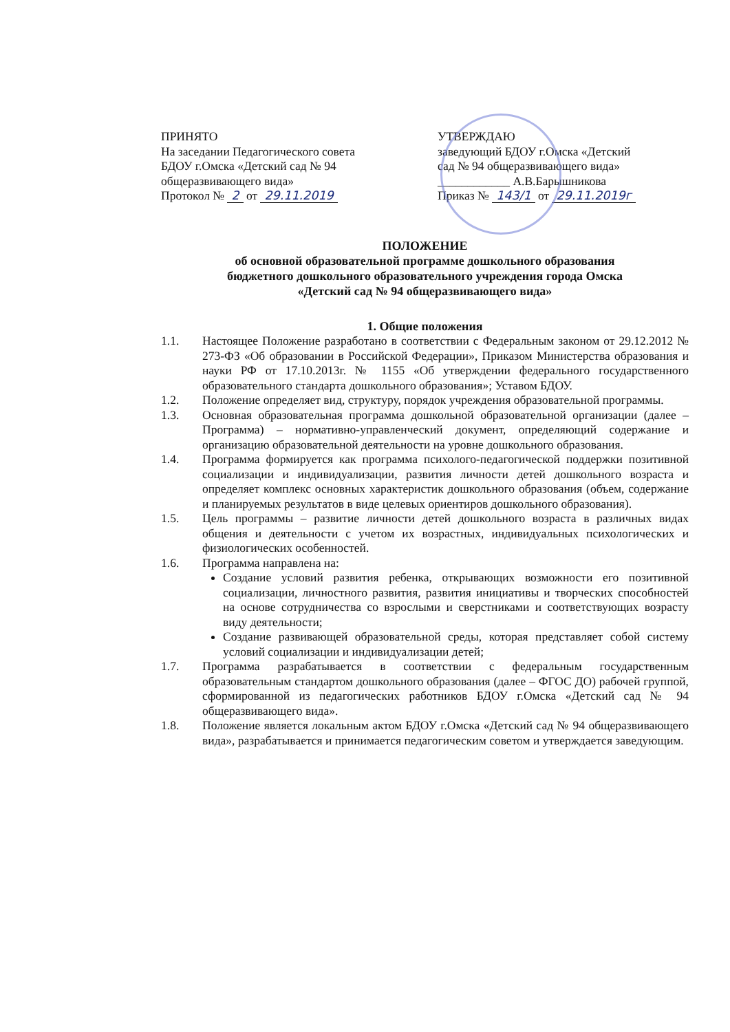ПРИНЯТО
На заседании Педагогического совета
БДОУ г.Омска «Детский сад № 94
общеразвивающего вида»
Протокол № 2 от 29.11.2019
УТВЕРЖДАЮ
заведующий БДОУ г.Омска «Детский
сад № 94 общеразвивающего вида»
____________ А.В.Барышникова
Приказ № 143/1 от 29.11.2019г
ПОЛОЖЕНИЕ
об основной образовательной программе дошкольного образования
бюджетного дошкольного образовательного учреждения города Омска
«Детский сад № 94 общеразвивающего вида»
1. Общие положения
1.1. Настоящее Положение разработано в соответствии с Федеральным законом от 29.12.2012 № 273-ФЗ «Об образовании в Российской Федерации», Приказом Министерства образования и науки РФ от 17.10.2013г. № 1155 «Об утверждении федерального государственного образовательного стандарта дошкольного образования»; Уставом БДОУ.
1.2. Положение определяет вид, структуру, порядок учреждения образовательной программы.
1.3. Основная образовательная программа дошкольной образовательной организации (далее – Программа) – нормативно-управленческий документ, определяющий содержание и организацию образовательной деятельности на уровне дошкольного образования.
1.4. Программа формируется как программа психолого-педагогической поддержки позитивной социализации и индивидуализации, развития личности детей дошкольного возраста и определяет комплекс основных характеристик дошкольного образования (объем, содержание и планируемых результатов в виде целевых ориентиров дошкольного образования).
1.5. Цель программы – развитие личности детей дошкольного возраста в различных видах общения и деятельности с учетом их возрастных, индивидуальных психологических и физиологических особенностей.
1.6. Программа направлена на:
Создание условий развития ребенка, открывающих возможности его позитивной социализации, личностного развития, развития инициативы и творческих способностей на основе сотрудничества со взрослыми и сверстниками и соответствующих возрасту виду деятельности;
Создание развивающей образовательной среды, которая представляет собой систему условий социализации и индивидуализации детей;
1.7. Программа разрабатывается в соответствии с федеральным государственным образовательным стандартом дошкольного образования (далее – ФГОС ДО) рабочей группой, сформированной из педагогических работников БДОУ г.Омска «Детский сад № 94 общеразвивающего вида».
1.8. Положение является локальным актом БДОУ г.Омска «Детский сад № 94 общеразвивающего вида», разрабатывается и принимается педагогическим советом и утверждается заведующим.